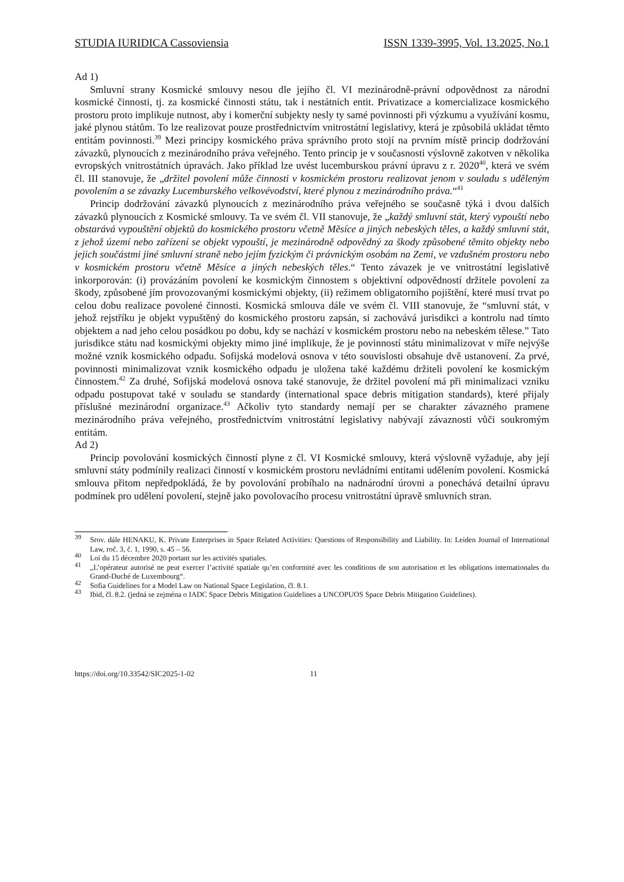STUDIA IURIDICA Cassoviensia ISSN 1339-3995, Vol. 13.2025, No.1
Ad 1)
Smluvní strany Kosmické smlouvy nesou dle jejího čl. VI mezinárodně-právní odpovědnost za národní kosmické činnosti, tj. za kosmické činnosti státu, tak i nestátních entit. Privatizace a komercializace kosmického prostoru proto implikuje nutnost, aby i komerční subjekty nesly ty samé povinnosti při výzkumu a využívání kosmu, jaké plynou státům. To lze realizovat pouze prostřednictvím vnitrostátní legislativy, která je způsobilá ukládat těmto entitám povinnosti.<sup>39</sup> Mezi principy kosmického práva správního proto stojí na prvním místě princip dodržování závazků, plynoucích z mezinárodního práva veřejného. Tento princip je v současnosti výslovně zakotven v několika evropských vnitrostátních úpravách. Jako příklad lze uvést lucemburskou právní úpravu z r. 2020<sup>40</sup>, která ve svém čl. III stanovuje, že „držitel povolení může činnosti v kosmickém prostoru realizovat jenom v souladu s uděleným povolením a se závazky Lucemburského velkovévodství, které plynou z mezinárodního práva.“<sup>41</sup>
Princip dodržování závazků plynoucích z mezinárodního práva veřejného se současně týká i dvou dalších závazků plynoucích z Kosmické smlouvy. Ta ve svém čl. VII stanovuje, že „každý smluvní stát, který vypouští nebo obstarává vypouštění objektů do kosmického prostoru včetně Měsíce a jiných nebeských těles, a každý smluvní stát, z jehož území nebo zařízení se objekt vypouští, je mezinárodně odpovědný za škody způsobené těmito objekty nebo jejich součástmi jiné smluvní straně nebo jejím fyzickým či právnickým osobám na Zemi, ve vzdušném prostoru nebo v kosmickém prostoru včetně Měsíce a jiných nebeských těles.“ Tento závazek je ve vnitrostátní legislativě inkorporován: (i) provázáním povolení ke kosmickým činnostem s objektivní odpovědností držitele povolení za škody, způsobené jím provozovanými kosmickými objekty, (ii) režimem obligatorního pojištění, které musí trvat po celou dobu realizace povolené činnosti. Kosmická smlouva dále ve svém čl. VIII stanovuje, že “smluvní stát, v jehož rejstříku je objekt vypuštěný do kosmického prostoru zapsán, si zachovává jurisdikci a kontrolu nad tímto objektem a nad jeho celou posádkou po dobu, kdy se nachází v kosmickém prostoru nebo na nebeském tělese.” Tato jurisdikce státu nad kosmickými objekty mimo jiné implikuje, že je povinností státu minimalizovat v míře nejvýše možné vznik kosmického odpadu. Sofijská modelová osnova v této souvislosti obsahuje dvě ustanovení. Za prvé, povinnosti minimalizovat vznik kosmického odpadu je uložena také každému držiteli povolení ke kosmickým činnostem.<sup>42</sup> Za druhé, Sofijská modelová osnova také stanovuje, že držitel povolení má při minimalizaci vzniku odpadu postupovat také v souladu se standardy (international space debris mitigation standards), které přijaly příslušné mezinárodní organizace.<sup>43</sup> Ačkoliv tyto standardy nemají per se charakter závazného pramene mezinárodního práva veřejného, prostřednictvím vnitrostátní legislativy nabývají závaznosti vůči soukromým entitám.
Ad 2)
Princip povolování kosmických činností plyne z čl. VI Kosmické smlouvy, která výslovně vyžaduje, aby její smluvní státy podmínily realizaci činností v kosmickém prostoru nevládními entitami udělením povolení. Kosmická smlouva přitom nepředpokládá, že by povolování probíhalo na nadnárodní úrovni a ponechává detailní úpravu podmínek pro udělení povolení, stejně jako povolovacího procesu vnitrostátní úpravě smluvních stran.
<sup>39</sup> Srov. dále HENAKU, K. Private Enterprises in Space Related Activities: Questions of Responsibility and Liability. In: Leiden Journal of International Law, roč. 3, č. 1, 1990, s. 45 – 56.
<sup>40</sup> Loi du 15 décembre 2020 portant sur les activités spatiales.
<sup>41</sup> „L’opérateur autorisé ne peut exercer l’activité spatiale qu’en conformité avec les conditions de son autorisation et les obligations internationales du Grand-Duché de Luxembourg“.
<sup>42</sup> Sofia Guidelines for a Model Law on National Space Legislation, čl. 8.1.
<sup>43</sup> Ibid, čl. 8.2. (jedná se zejména o IADC Space Debris Mitigation Guidelines a UNCOPUOS Space Debris Mitigation Guidelines).
https://doi.org/10.33542/SIC2025-1-02 11